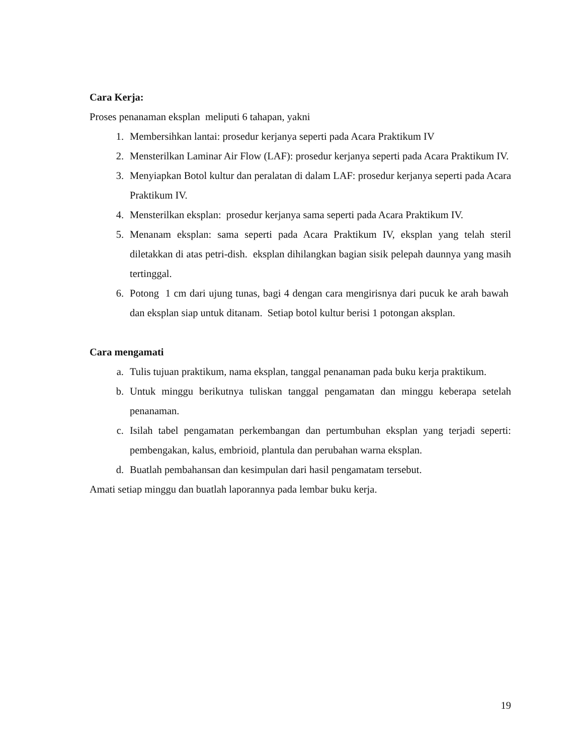Cara Kerja:
Proses penanaman eksplan meliputi 6 tahapan, yakni
1. Membersihkan lantai: prosedur kerjanya seperti pada Acara Praktikum IV
2. Mensterilkan Laminar Air Flow (LAF): prosedur kerjanya seperti pada Acara Praktikum IV.
3. Menyiapkan Botol kultur dan peralatan di dalam LAF: prosedur kerjanya seperti pada Acara Praktikum IV.
4. Mensterilkan eksplan: prosedur kerjanya sama seperti pada Acara Praktikum IV.
5. Menanam eksplan: sama seperti pada Acara Praktikum IV, eksplan yang telah steril diletakkan di atas petri-dish. eksplan dihilangkan bagian sisik pelepah daunnya yang masih tertinggal.
6. Potong 1 cm dari ujung tunas, bagi 4 dengan cara mengirisnya dari pucuk ke arah bawah dan eksplan siap untuk ditanam. Setiap botol kultur berisi 1 potongan aksplan.
Cara mengamati
a. Tulis tujuan praktikum, nama eksplan, tanggal penanaman pada buku kerja praktikum.
b. Untuk minggu berikutnya tuliskan tanggal pengamatan dan minggu keberapa setelah penanaman.
c. Isilah tabel pengamatan perkembangan dan pertumbuhan eksplan yang terjadi seperti: pembengakan, kalus, embrioid, plantula dan perubahan warna eksplan.
d. Buatlah pembahansan dan kesimpulan dari hasil pengamatam tersebut.
Amati setiap minggu dan buatlah laporannya pada lembar buku kerja.
19